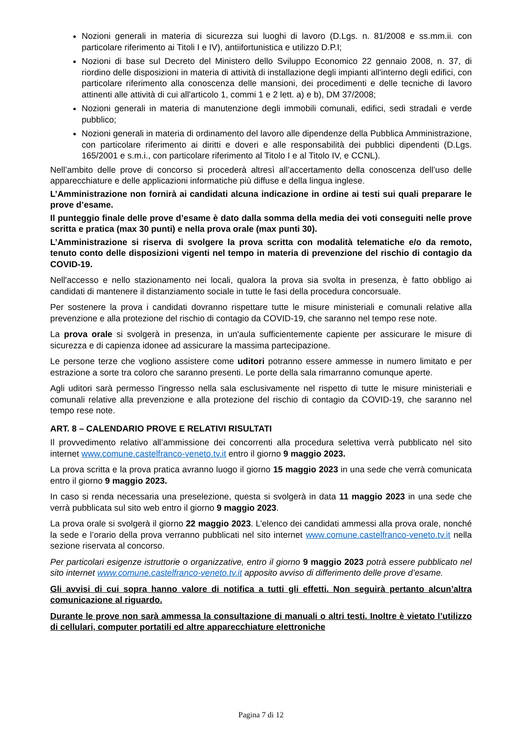Nozioni generali in materia di sicurezza sui luoghi di lavoro (D.Lgs. n. 81/2008 e ss.mm.ii. con particolare riferimento ai Titoli I e IV), antiifortunistica e utilizzo D.P.I;
Nozioni di base sul Decreto del Ministero dello Sviluppo Economico 22 gennaio 2008, n. 37, di riordino delle disposizioni in materia di attività di installazione degli impianti all'interno degli edifici, con particolare riferimento alla conoscenza delle mansioni, dei procedimenti e delle tecniche di lavoro attinenti alle attività di cui all'articolo 1, commi 1 e 2 lett. a) e b), DM 37/2008;
Nozioni generali in materia di manutenzione degli immobili comunali, edifici, sedi stradali e verde pubblico;
Nozioni generali in materia di ordinamento del lavoro alle dipendenze della Pubblica Amministrazione, con particolare riferimento ai diritti e doveri e alle responsabilità dei pubblici dipendenti (D.Lgs. 165/2001 e s.m.i., con particolare riferimento al Titolo I e al Titolo IV, e CCNL).
Nell’ambito delle prove di concorso si procederà altresì all’accertamento della conoscenza dell’uso delle apparecchiature e delle applicazioni informatiche più diffuse e della lingua inglese.
L’Amministrazione non fornirà ai candidati alcuna indicazione in ordine ai testi sui quali preparare le prove d’esame.
Il punteggio finale delle prove d’esame è dato dalla somma della media dei voti conseguiti nelle prove scritta e pratica (max 30 punti) e nella prova orale (max punti 30).
L’Amministrazione si riserva di svolgere la prova scritta con modalità telematiche e/o da remoto, tenuto conto delle disposizioni vigenti nel tempo in materia di prevenzione del rischio di contagio da COVID-19.
Nell'accesso e nello stazionamento nei locali, qualora la prova sia svolta in presenza, è fatto obbligo ai candidati di mantenere il distanziamento sociale in tutte le fasi della procedura concorsuale.
Per sostenere la prova i candidati dovranno rispettare tutte le misure ministeriali e comunali relative alla prevenzione e alla protezione del rischio di contagio da COVID-19, che saranno nel tempo rese note.
La prova orale si svolgerà in presenza, in un'aula sufficientemente capiente per assicurare le misure di sicurezza e di capienza idonee ad assicurare la massima partecipazione.
Le persone terze che vogliono assistere come uditori potranno essere ammesse in numero limitato e per estrazione a sorte tra coloro che saranno presenti. Le porte della sala rimarranno comunque aperte.
Agli uditori sarà permesso l'ingresso nella sala esclusivamente nel rispetto di tutte le misure ministeriali e comunali relative alla prevenzione e alla protezione del rischio di contagio da COVID-19, che saranno nel tempo rese note.
ART. 8 – CALENDARIO PROVE E RELATIVI RISULTATI
Il provvedimento relativo all’ammissione dei concorrenti alla procedura selettiva verrà pubblicato nel sito internet www.comune.castelfranco-veneto.tv.it entro il giorno 9 maggio 2023.
La prova scritta e la prova pratica avranno luogo il giorno 15 maggio 2023 in una sede che verrà comunicata entro il giorno 9 maggio 2023.
In caso si renda necessaria una preselezione, questa si svolgerà in data 11 maggio 2023 in una sede che verrà pubblicata sul sito web entro il giorno 9 maggio 2023.
La prova orale si svolgerà il giorno 22 maggio 2023. L’elenco dei candidati ammessi alla prova orale, nonché la sede e l’orario della prova verranno pubblicati nel sito internet www.comune.castelfranco-veneto.tv.it nella sezione riservata al concorso.
Per particolari esigenze istruttorie o organizzative, entro il giorno 9 maggio 2023 potrà essere pubblicato nel sito internet www.comune.castelfranco-veneto.tv.it apposito avviso di differimento delle prove d’esame.
Gli avvisi di cui sopra hanno valore di notifica a tutti gli effetti. Non seguirà pertanto alcun’altra comunicazione al riguardo.
Durante le prove non sarà ammessa la consultazione di manuali o altri testi. Inoltre è vietato l’utilizzo di cellulari, computer portatili ed altre apparecchiature elettroniche
Pagina 7 di 12